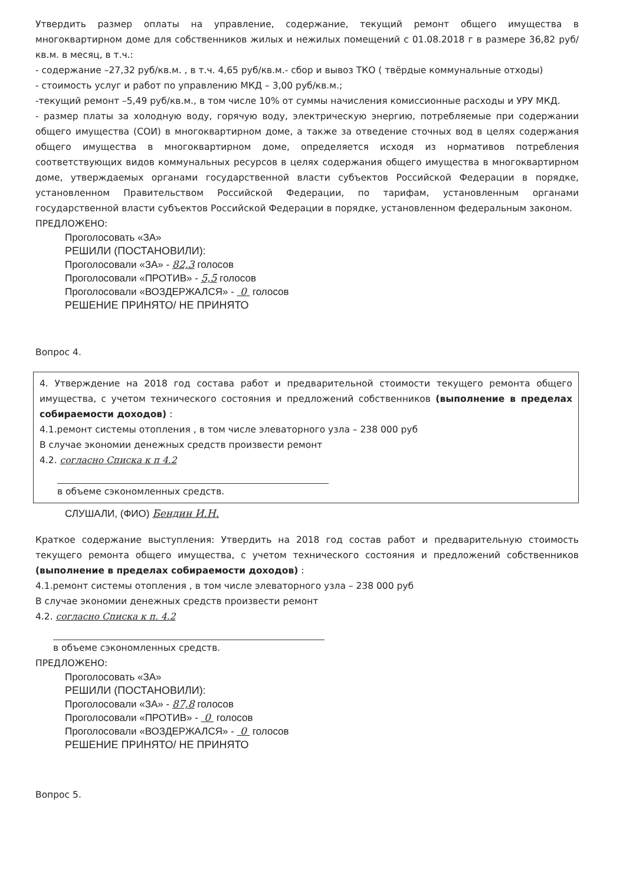Утвердить размер оплаты на управление, содержание, текущий ремонт общего имущества в многоквартирном доме для собственников жилых и нежилых помещений с 01.08.2018 г в размере 36,82 руб/кв.м. в месяц, в т.ч.:
- содержание –27,32 руб/кв.м. , в т.ч. 4,65 руб/кв.м.- сбор и вывоз ТКО ( твёрдые коммунальные отходы)
- стоимость услуг и работ по управлению МКД – 3,00 руб/кв.м.;
-текущий ремонт –5,49 руб/кв.м., в том числе 10% от суммы начисления комиссионные расходы и УРУ МКД.
- размер платы за холодную воду, горячую воду, электрическую энергию, потребляемые при содержании общего имущества (СОИ) в многоквартирном доме, а также за отведение сточных вод в целях содержания общего имущества в многоквартирном доме, определяется исходя из нормативов потребления соответствующих видов коммунальных ресурсов в целях содержания общего имущества в многоквартирном доме, утверждаемых органами государственной власти субъектов Российской Федерации в порядке, установленном Правительством Российской Федерации, по тарифам, установленным органами государственной власти субъектов Российской Федерации в порядке, установленном федеральным законом.
ПРЕДЛОЖЕНО:
Проголосовать «ЗА»
РЕШИЛИ (ПОСТАНОВИЛИ):
Проголосовали «ЗА» - 82,3 голосов
Проголосовали «ПРОТИВ» - 5,5 голосов
Проголосовали «ВОЗДЕРЖАЛСЯ» - 0 голосов
РЕШЕНИЕ ПРИНЯТО/ НЕ ПРИНЯТО
Вопрос 4.
4. Утверждение на 2018 год состава работ и предварительной стоимости текущего ремонта общего имущества, с учетом технического состояния и предложений собственников (выполнение в пределах собираемости доходов) :
4.1.ремонт системы отопления , в том числе элеваторного узла – 238 000 руб
В случае экономии денежных средств произвести ремонт
4.2. согласно Списка к п 4.2
в объеме сэкономленных средств.
СЛУШАЛИ, (ФИО) Бендин И.Н.
Краткое содержание выступления: Утвердить на 2018 год состав работ и предварительную стоимость текущего ремонта общего имущества, с учетом технического состояния и предложений собственников (выполнение в пределах собираемости доходов) :
4.1.ремонт системы отопления , в том числе элеваторного узла – 238 000 руб
В случае экономии денежных средств произвести ремонт
4.2. согласно Списка к п. 4.2
в объеме сэкономленных средств.
ПРЕДЛОЖЕНО:
Проголосовать «ЗА»
РЕШИЛИ (ПОСТАНОВИЛИ):
Проголосовали «ЗА» - 87,8 голосов
Проголосовали «ПРОТИВ» - 0 голосов
Проголосовали «ВОЗДЕРЖАЛСЯ» - 0 голосов
РЕШЕНИЕ ПРИНЯТО/ НЕ ПРИНЯТО
Вопрос 5.